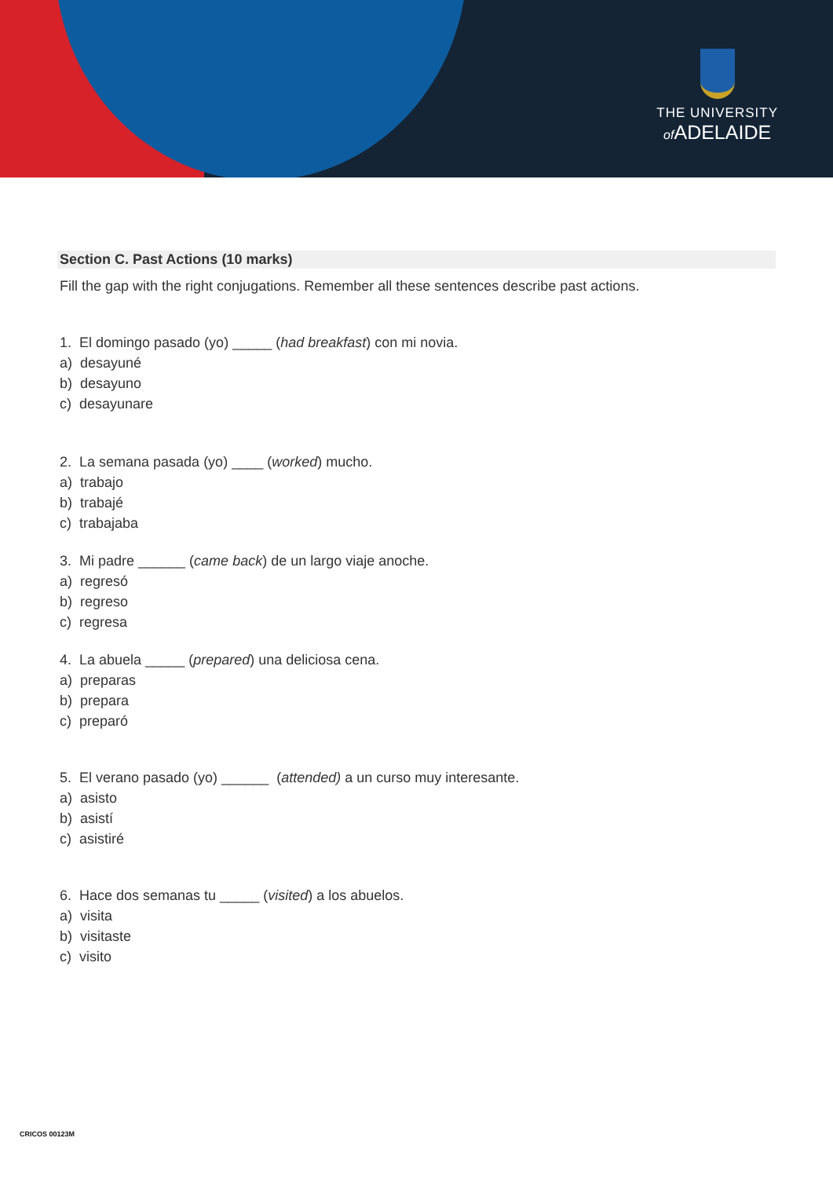THE UNIVERSITY
of ADELAIDE
Section C. Past Actions (10 marks)
Fill the gap with the right conjugations. Remember all these sentences describe past actions.
1. El domingo pasado (yo) _____ (had breakfast) con mi novia.
a) desayuné
b) desayuno
c) desayunare
2. La semana pasada (yo) ____ (worked) mucho.
a) trabajo
b) trabajé
c) trabajaba
3. Mi padre ______ (came back) de un largo viaje anoche.
a) regresó
b) regreso
c) regresa
4. La abuela _____ (prepared) una deliciosa cena.
a) preparas
b) prepara
c) preparó
5. El verano pasado (yo) ______ (attended) a un curso muy interesante.
a) asisto
b) asistí
c) asistiré
6. Hace dos semanas tu _____ (visited) a los abuelos.
a) visita
b) visitaste
c) visito
CRICOS 00123M